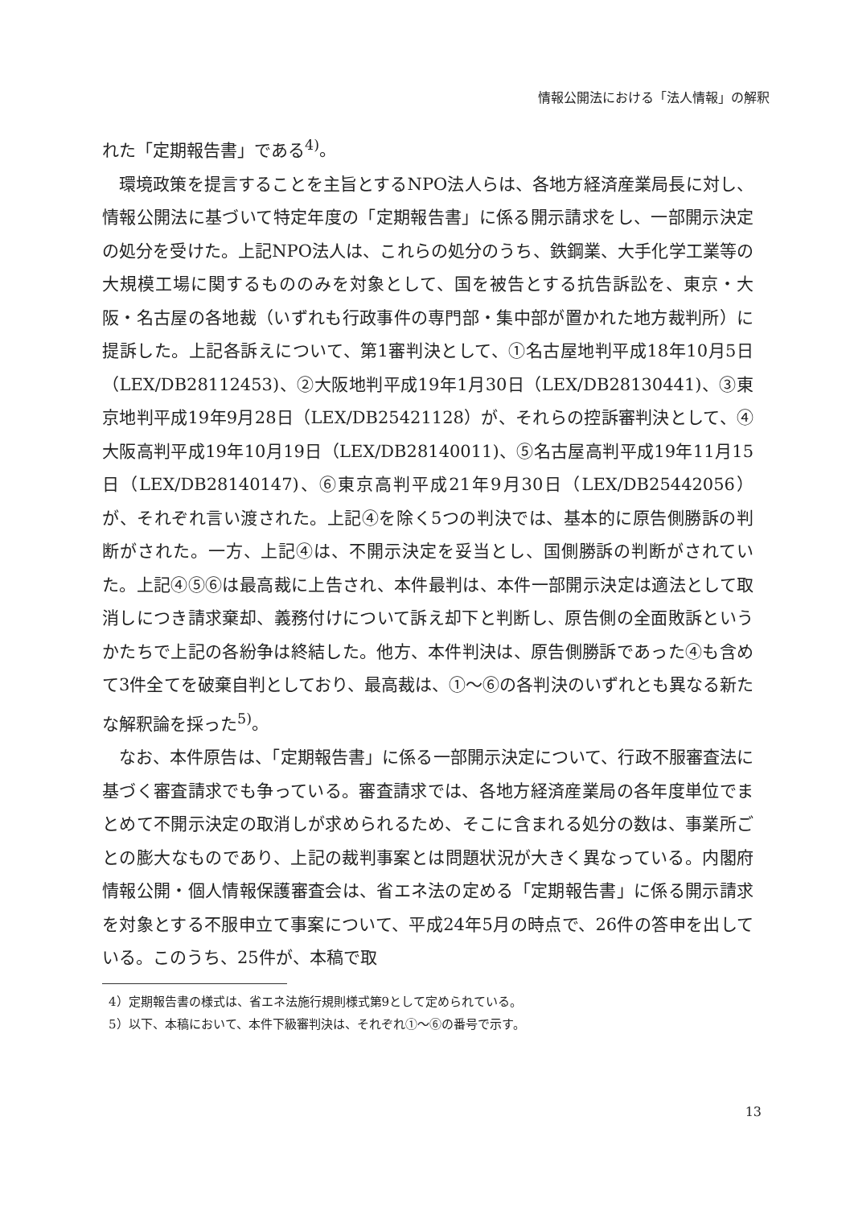情報公開法における「法人情報」の解釈
れた「定期報告書」である<sup>4)</sup>。
環境政策を提言することを主旨とするNPO法人らは、各地方経済産業局長に対し、情報公開法に基づいて特定年度の「定期報告書」に係る開示請求をし、一部開示決定の処分を受けた。上記NPO法人は、これらの処分のうち、鉄鋼業、大手化学工業等の大規模工場に関するもののみを対象として、国を被告とする抗告訴訟を、東京・大阪・名古屋の各地裁（いずれも行政事件の専門部・集中部が置かれた地方裁判所）に提訴した。上記各訴えについて、第1審判決として、①名古屋地判平成18年10月5日（LEX/DB28112453)、②大阪地判平成19年1月30日（LEX/DB28130441)、③東京地判平成19年9月28日（LEX/DB25421128）が、それらの控訴審判決として、④大阪高判平成19年10月19日（LEX/DB28140011)、⑤名古屋高判平成19年11月15日（LEX/DB28140147)、⑥東京高判平成21年9月30日（LEX/DB25442056）が、それぞれ言い渡された。上記④を除く5つの判決では、基本的に原告側勝訴の判断がされた。一方、上記④は、不開示決定を妥当とし、国側勝訴の判断がされていた。上記④⑤⑥は最高裁に上告され、本件最判は、本件一部開示決定は適法として取消しにつき請求棄却、義務付けについて訴え却下と判断し、原告側の全面敗訴というかたちで上記の各紛争は終結した。他方、本件判決は、原告側勝訴であった④も含めて3件全てを破棄自判としており、最高裁は、①～⑥の各判決のいずれとも異なる新たな解釈論を採った<sup>5)</sup>。
なお、本件原告は、「定期報告書」に係る一部開示決定について、行政不服審査法に基づく審査請求でも争っている。審査請求では、各地方経済産業局の各年度単位でまとめて不開示決定の取消しが求められるため、そこに含まれる処分の数は、事業所ごとの膨大なものであり、上記の裁判事案とは問題状況が大きく異なっている。内閣府情報公開・個人情報保護審査会は、省エネ法の定める「定期報告書」に係る開示請求を対象とする不服申立て事案について、平成24年5月の時点で、26件の答申を出している。このうち、25件が、本稿で取
4）定期報告書の様式は、省エネ法施行規則様式第9として定められている。
5）以下、本稿において、本件下級審判決は、それぞれ①～⑥の番号で示す。
13